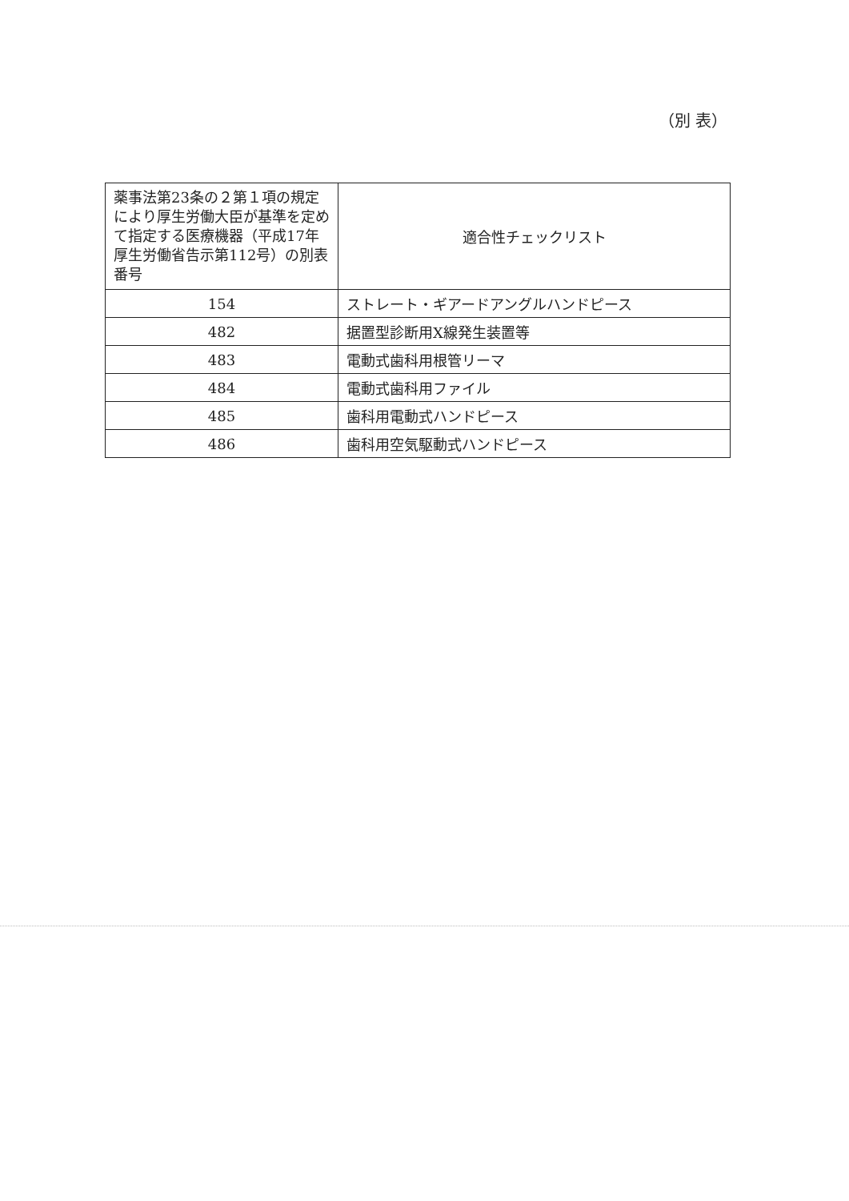（別 表）
| 薬事法第23条の２第１項の規定により厚生労働大臣が基準を定めて指定する医療機器（平成17年厚生労働省告示第112号）の別表番号 | 適合性チェックリスト |
| --- | --- |
| 154 | ストレート・ギアードアングルハンドピース |
| 482 | 据置型診断用X線発生装置等 |
| 483 | 電動式歯科用根管リーマ |
| 484 | 電動式歯科用ファイル |
| 485 | 歯科用電動式ハンドピース |
| 486 | 歯科用空気駆動式ハンドピース |